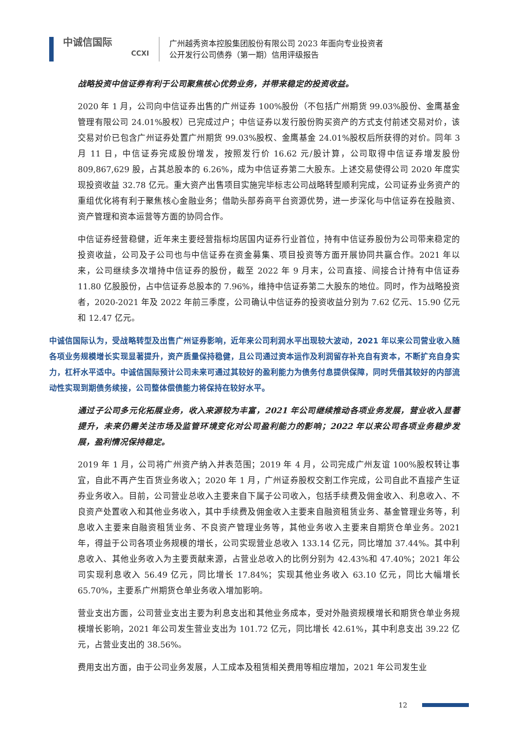中诚信国际
CCXI
广州越秀资本控股集团股份有限公司 2023 年面向专业投资者
公开发行公司债券（第一期）信用评级报告
战略投资中信证券有利于公司聚焦核心优势业务，并带来稳定的投资收益。
2020 年 1 月，公司向中信证券出售的广州证券 100%股份（不包括广州期货 99.03%股份、金鹰基金管理有限公司 24.01%股权）已完成过户；中信证券以发行股份购买资产的方式支付前述交易对价，该交易对价已包含广州证券处置广州期货 99.03%股权、金鹰基金 24.01%股权后所获得的对价。同年 3 月 11 日，中信证券完成股份增发，按照发行价 16.62 元/股计算，公司取得中信证券增发股份 809,867,629 股，占其总股本的 6.26%，成为中信证券第二大股东。上述交易使得公司 2020 年度实现投资收益 32.78 亿元。重大资产出售项目实施完毕标志公司战略转型顺利完成，公司证券业务资产的重组优化将有利于聚焦核心金融业务；借助头部券商平台资源优势，进一步深化与中信证券在投融资、资产管理和资本运营等方面的协同合作。
中信证券经营稳健，近年来主要经营指标均居国内证券行业首位，持有中信证券股份为公司带来稳定的投资收益，公司及子公司也与中信证券在资金募集、项目投资等方面开展协同共赢合作。2021 年以来，公司继续多次增持中信证券的股份，截至 2022 年 9 月末，公司直接、间接合计持有中信证券 11.80 亿股股份，占中信证券总股本的 7.96%，维持中信证券第二大股东的地位。同时，作为战略投资者，2020-2021 年及 2022 年前三季度，公司确认中信证券的投资收益分别为 7.62 亿元、15.90 亿元和 12.47 亿元。
中诚信国际认为，受战略转型及出售广州证券影响，近年来公司利润水平出现较大波动，2021 年以来公司营业收入随各项业务规模增长实现显著提升，资产质量保持稳健，且公司通过资本运作及利润留存补充自有资本，不断扩充自身实力，杠杆水平适中。中诚信国际预计公司未来可通过其较好的盈利能力为债务付息提供保障，同时凭借其较好的内部流动性实现到期债务续接，公司整体偿债能力将保持在较好水平。
通过子公司多元化拓展业务，收入来源较为丰富，2021 年公司继续推动各项业务发展，营业收入显著提升，未来仍需关注市场及监管环境变化对公司盈利能力的影响；2022 年以来公司各项业务稳步发展，盈利情况保持稳定。
2019 年 1 月，公司将广州资产纳入并表范围；2019 年 4 月，公司完成广州友谊 100%股权转让事宜，自此不再产生百货业务收入；2020 年 1 月，广州证券股权交割工作完成，公司自此不直接产生证券业务收入。目前，公司营业总收入主要来自下属子公司收入，包括手续费及佣金收入、利息收入、不良资产处置收入和其他业务收入，其中手续费及佣金收入主要来自融资租赁业务、基金管理业务等，利息收入主要来自融资租赁业务、不良资产管理业务等，其他业务收入主要来自期货仓单业务。2021 年，得益于公司各项业务规模的增长，公司实现营业总收入 133.14 亿元，同比增加 37.44%。其中利息收入、其他业务收入为主要贡献来源，占营业总收入的比例分别为 42.43%和 47.40%；2021 年公司实现利息收入 56.49 亿元，同比增长 17.84%；实现其他业务收入 63.10 亿元，同比大幅增长 65.70%，主要系广州期货仓单业务收入增加影响。
营业支出方面，公司营业支出主要为利息支出和其他业务成本，受对外融资规模增长和期货仓单业务规模增长影响，2021 年公司发生营业支出为 101.72 亿元，同比增长 42.61%，其中利息支出 39.22 亿元，占营业支出的 38.56%。
费用支出方面，由于公司业务发展，人工成本及租赁相关费用等相应增加，2021 年公司发生业
12